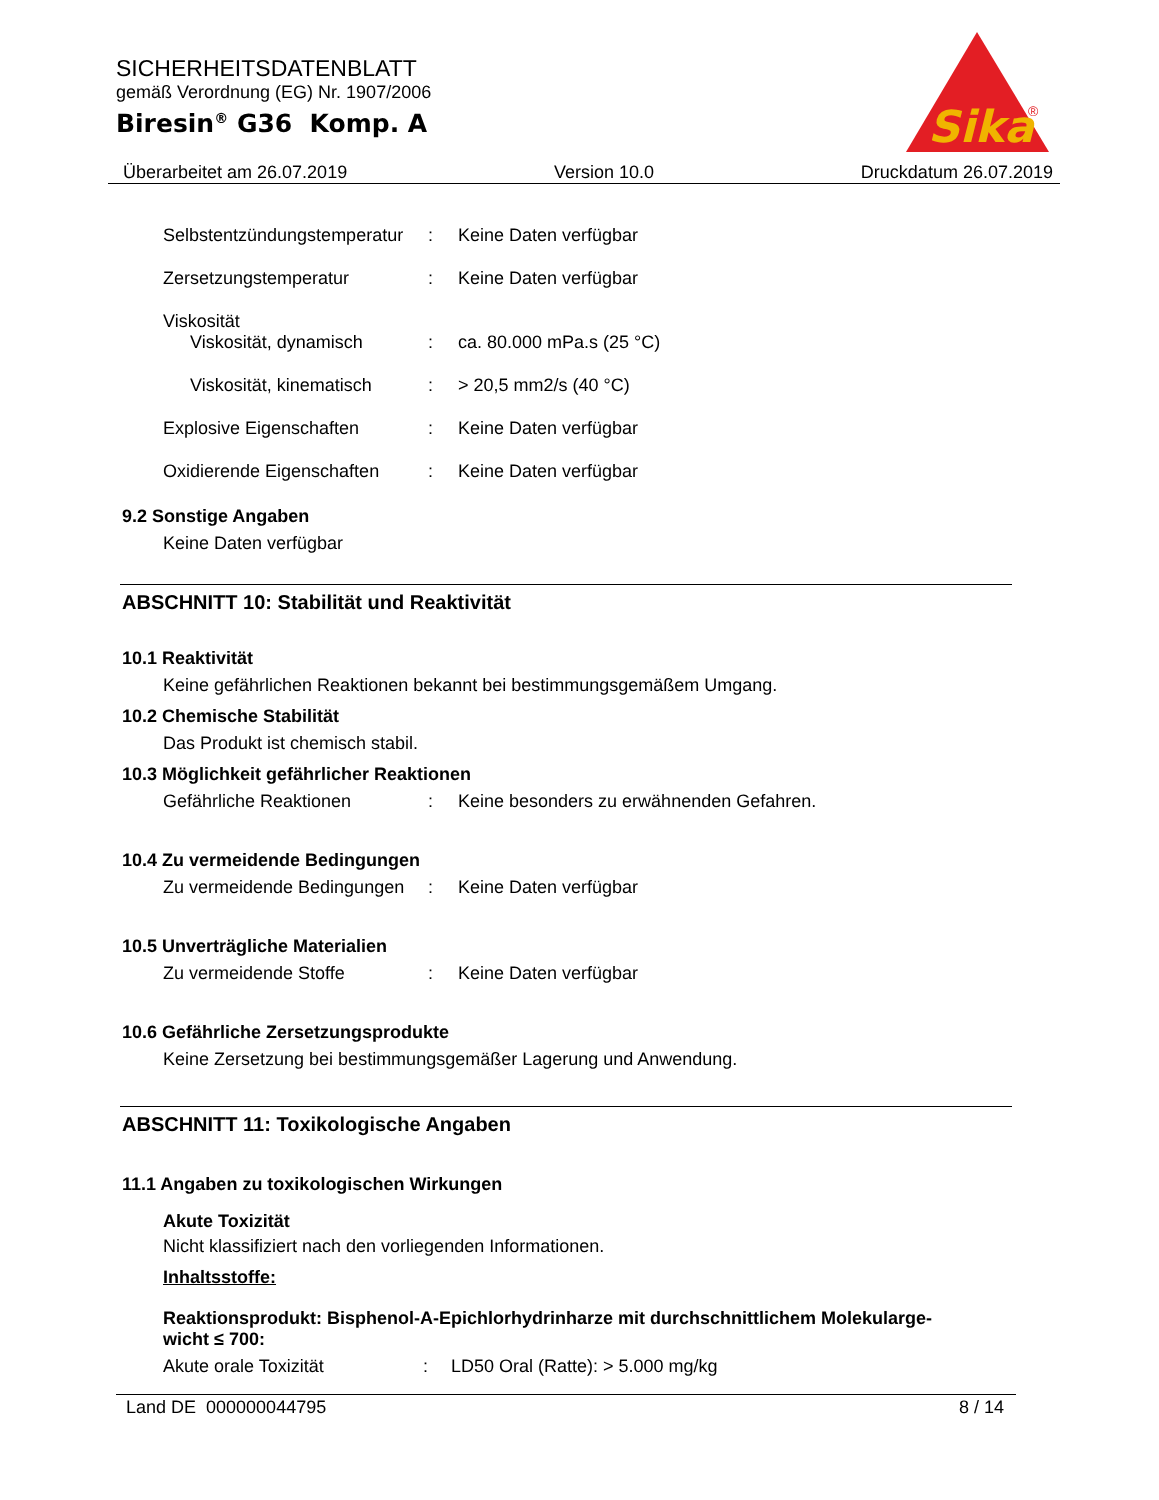SICHERHEITSDATENBLATT
gemäß Verordnung (EG) Nr. 1907/2006
Biresin<sup>®</sup> G36 Komp. A
Sika
®
Überarbeitet am 26.07.2019 Version 10.0 Druckdatum 26.07.2019
Selbstentzündungstemperatur: Keine Daten verfügbar
Zersetzungstemperatur: Keine Daten verfügbar
Viskosität
Viskosität, dynamisch: ca. 80.000 mPa.s (25 °C)
Viskosität, kinematisch: > 20,5 mm2/s (40 °C)
Explosive Eigenschaften: Keine Daten verfügbar
Oxidierende Eigenschaften: Keine Daten verfügbar
9.2 Sonstige Angaben
Keine Daten verfügbar
ABSCHNITT 10: Stabilität und Reaktivität
10.1 Reaktivität
Keine gefährlichen Reaktionen bekannt bei bestimmungsgemäßem Umgang.
10.2 Chemische Stabilität
Das Produkt ist chemisch stabil.
10.3 Möglichkeit gefährlicher Reaktionen
Gefährliche Reaktionen: Keine besonders zu erwähnenden Gefahren.
10.4 Zu vermeidende Bedingungen
Zu vermeidende Bedingungen: Keine Daten verfügbar
10.5 Unverträgliche Materialien
Zu vermeidende Stoffe: Keine Daten verfügbar
10.6 Gefährliche Zersetzungsprodukte
Keine Zersetzung bei bestimmungsgemäßer Lagerung und Anwendung.
ABSCHNITT 11: Toxikologische Angaben
11.1 Angaben zu toxikologischen Wirkungen
Akute Toxizität
Nicht klassifiziert nach den vorliegenden Informationen.
Inhaltsstoffe:
Reaktionsprodukt: Bisphenol-A-Epichlorhydrinharze mit durchschnittlichem Molekularge-
wicht ≤ 700:
Akute orale Toxizität: LD50 Oral (Ratte): > 5.000 mg/kg
Land DE 000000044795 8 / 14